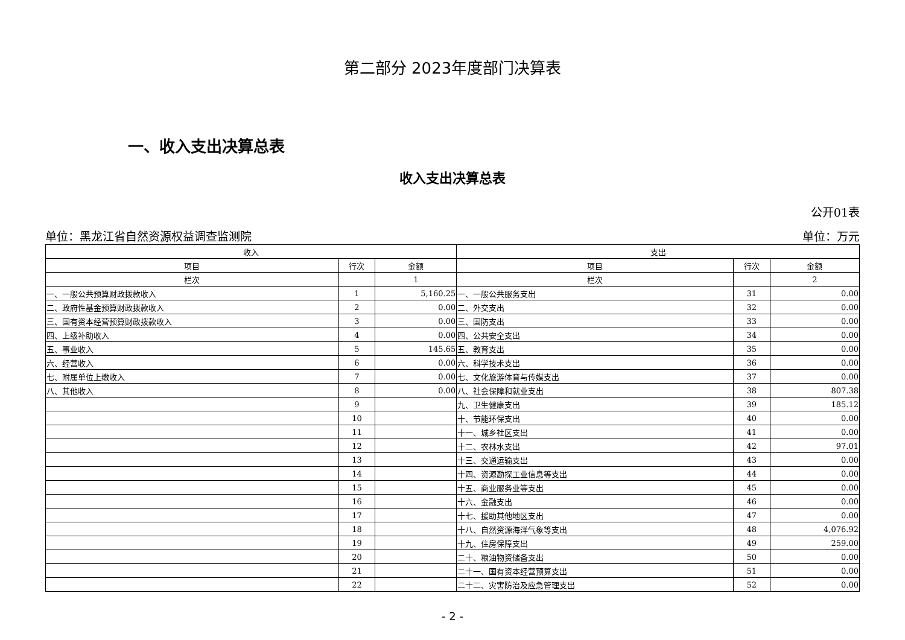第二部分 2023年度部门决算表
一、收入支出决算总表
收入支出决算总表
公开01表
单位：黑龙江省自然资源权益调查监测院 单位：万元
| 收入 | | | 支出 | | |
| --- | --- | --- | --- | --- | --- |
| 项目 | 行次 | 金额 | 项目 | 行次 | 金额 |
| 栏次 | | 1 | 栏次 | | 2 |
| 一、一般公共预算财政拨款收入 | 1 | 5,160.25 | 一、一般公共服务支出 | 31 | 0.00 |
| 二、政府性基金预算财政拨款收入 | 2 | 0.00 | 二、外交支出 | 32 | 0.00 |
| 三、国有资本经营预算财政拨款收入 | 3 | 0.00 | 三、国防支出 | 33 | 0.00 |
| 四、上级补助收入 | 4 | 0.00 | 四、公共安全支出 | 34 | 0.00 |
| 五、事业收入 | 5 | 145.65 | 五、教育支出 | 35 | 0.00 |
| 六、经营收入 | 6 | 0.00 | 六、科学技术支出 | 36 | 0.00 |
| 七、附属单位上缴收入 | 7 | 0.00 | 七、文化旅游体育与传媒支出 | 37 | 0.00 |
| 八、其他收入 | 8 | 0.00 | 八、社会保障和就业支出 | 38 | 807.38 |
| | 9 | | 九、卫生健康支出 | 39 | 185.12 |
| | 10 | | 十、节能环保支出 | 40 | 0.00 |
| | 11 | | 十一、城乡社区支出 | 41 | 0.00 |
| | 12 | | 十二、农林水支出 | 42 | 97.01 |
| | 13 | | 十三、交通运输支出 | 43 | 0.00 |
| | 14 | | 十四、资源勘探工业信息等支出 | 44 | 0.00 |
| | 15 | | 十五、商业服务业等支出 | 45 | 0.00 |
| | 16 | | 十六、金融支出 | 46 | 0.00 |
| | 17 | | 十七、援助其他地区支出 | 47 | 0.00 |
| | 18 | | 十八、自然资源海洋气象等支出 | 48 | 4,076.92 |
| | 19 | | 十九、住房保障支出 | 49 | 259.00 |
| | 20 | | 二十、粮油物资储备支出 | 50 | 0.00 |
| | 21 | | 二十一、国有资本经营预算支出 | 51 | 0.00 |
| | 22 | | 二十二、灾害防治及应急管理支出 | 52 | 0.00 |
- 2 -